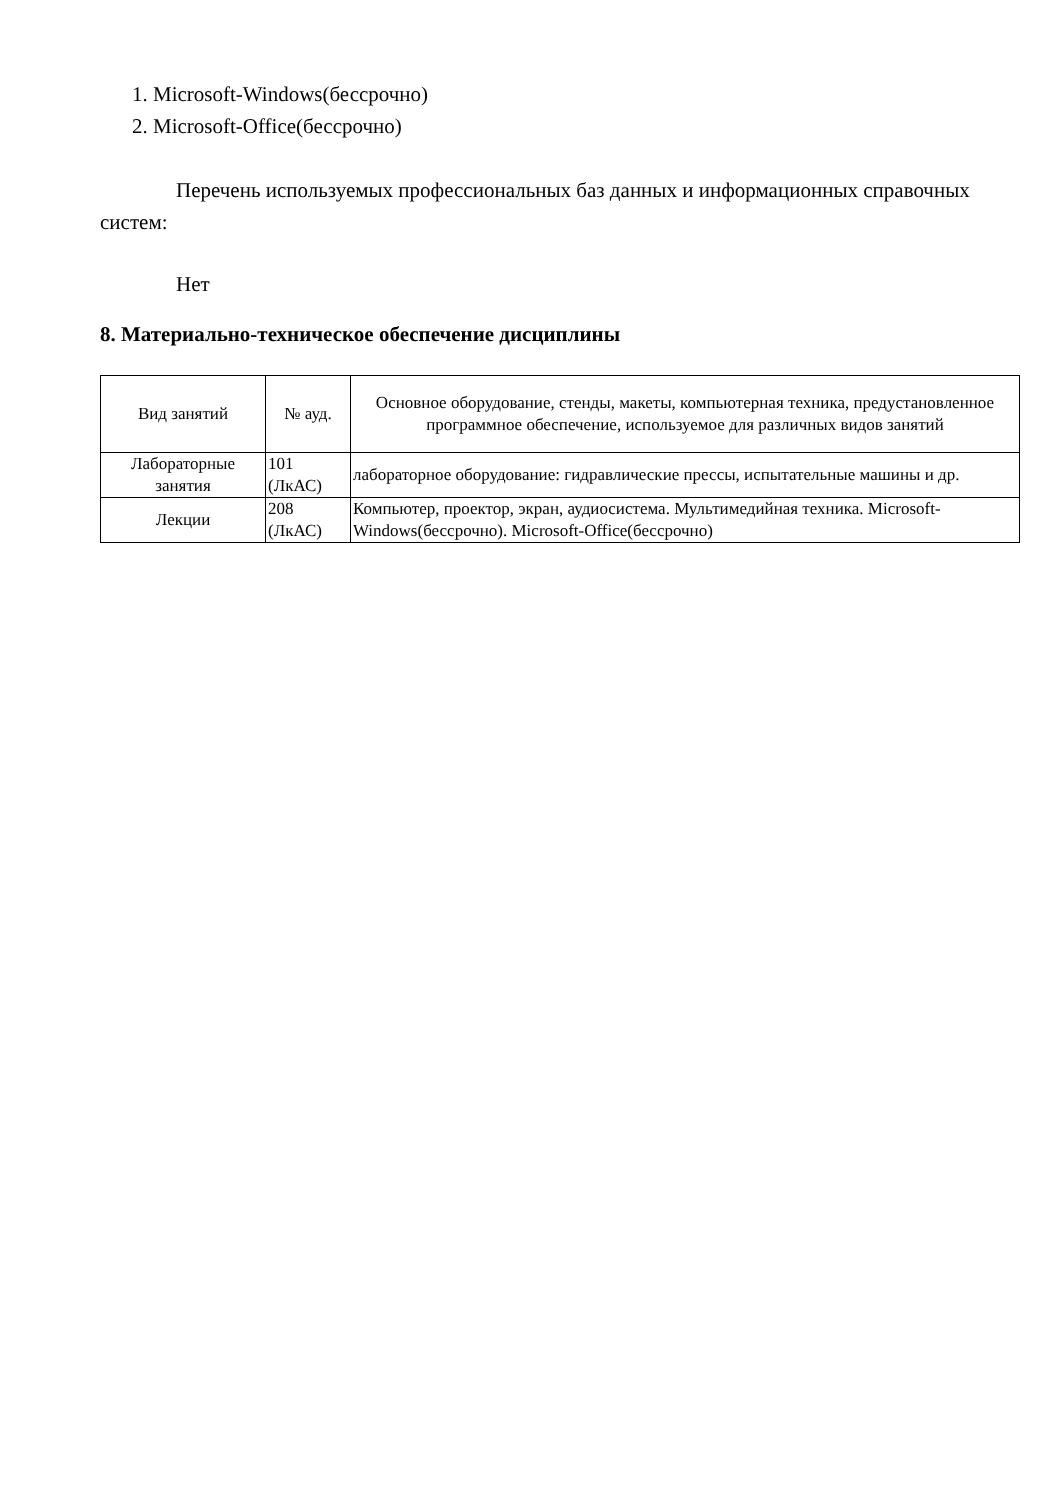1. Microsoft-Windows(бессрочно)
2. Microsoft-Office(бессрочно)
Перечень используемых профессиональных баз данных и информационных справочных систем:
Нет
8. Материально-техническое обеспечение дисциплины
| Вид занятий | № ауд. | Основное оборудование, стенды, макеты, компьютерная техника, предустановленное программное обеспечение, используемое для различных видов занятий |
| --- | --- | --- |
| Лабораторные занятия | 101 (ЛкАС) | лабораторное оборудование: гидравлические прессы, испытательные машины и др. |
| Лекции | 208 (ЛкАС) | Компьютер, проектор, экран, аудиосистема. Мультимедийная техника. Microsoft-Windows(бессрочно). Microsoft-Office(бессрочно) |